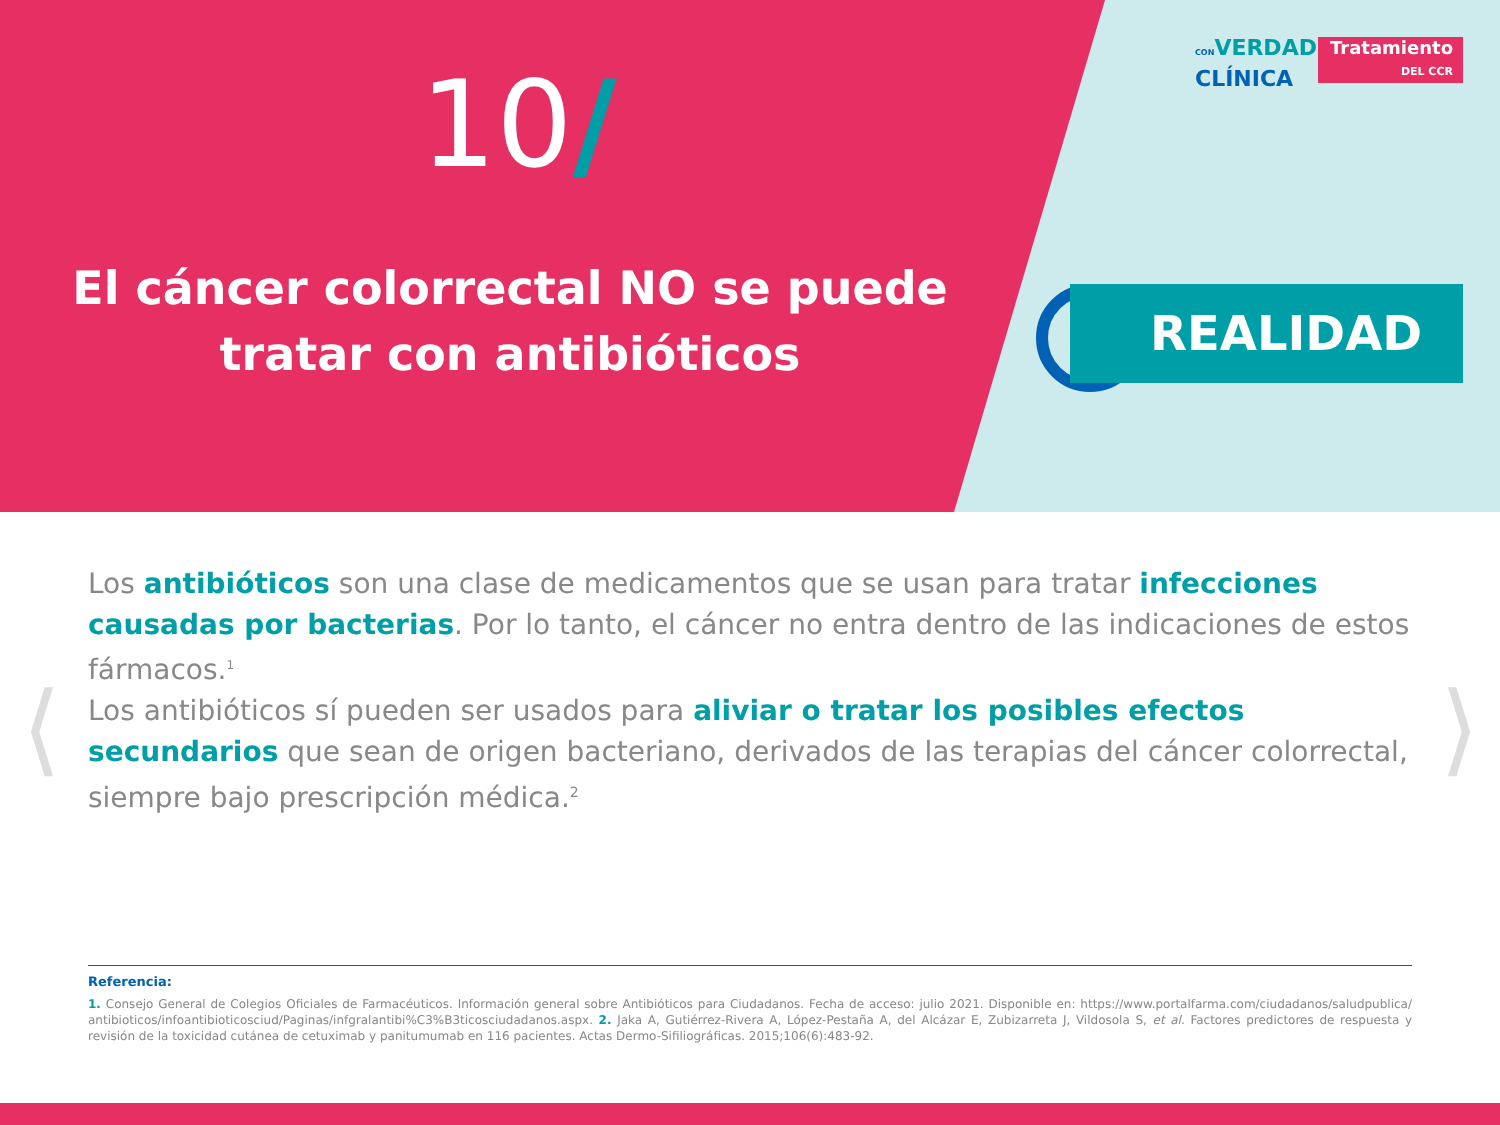10/
El cáncer colorrectal NO se puede tratar con antibióticos
CON VERDAD
CLÍNICA
Tratamiento
DEL CCR
REALIDAD
⟨ ⟩
Los antibióticos son una clase de medicamentos que se usan para tratar infecciones causadas por bacterias. Por lo tanto, el cáncer no entra dentro de las indicaciones de estos fármacos.<sup>1</sup>
Los antibióticos sí pueden ser usados para aliviar o tratar los posibles efectos secundarios que sean de origen bacteriano, derivados de las terapias del cáncer colorrectal, siempre bajo prescripción médica.<sup>2</sup>
Referencia:
1. Consejo General de Colegios Oficiales de Farmacéuticos. Información general sobre Antibióticos para Ciudadanos. Fecha de acceso: julio 2021. Disponible en: https://www.portalfarma.com/ciudadanos/saludpublica/ antibioticos/infoantibioticosciud/Paginas/infgralantibi%C3%B3ticosciudadanos.aspx. 2. Jaka A, Gutiérrez-Rivera A, López-Pestaña A, del Alcázar E, Zubizarreta J, Vildosola S, et al. Factores predictores de respuesta y revisión de la toxicidad cutánea de cetuximab y panitumumab en 116 pacientes. Actas Dermo-Sifiliográficas. 2015;106(6):483-92.